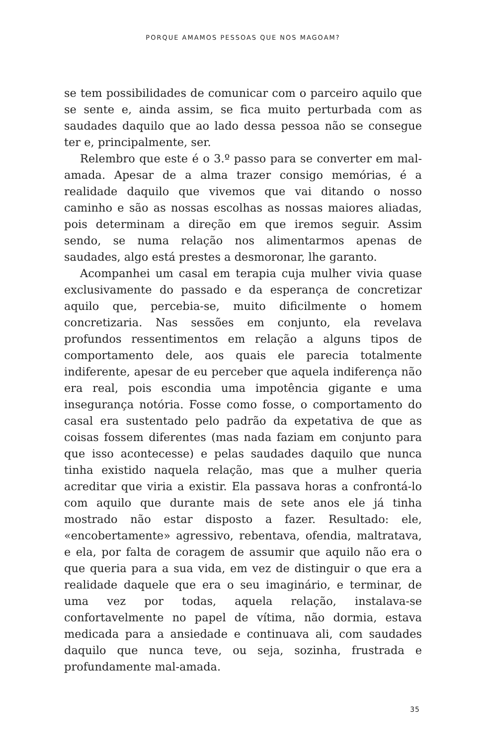PORQUE AMAMOS PESSOAS QUE NOS MAGOAM?
se tem possibilidades de comunicar com o parceiro aquilo que se sente e, ainda assim, se fica muito perturbada com as saudades daquilo que ao lado dessa pessoa não se consegue ter e, principalmente, ser.
Relembro que este é o 3.º passo para se converter em mal-amada. Apesar de a alma trazer consigo memórias, é a realidade daquilo que vivemos que vai ditando o nosso caminho e são as nossas escolhas as nossas maiores aliadas, pois determinam a direção em que iremos seguir. Assim sendo, se numa relação nos alimentarmos apenas de saudades, algo está prestes a desmoronar, lhe garanto.
Acompanhei um casal em terapia cuja mulher vivia quase exclusivamente do passado e da esperança de concretizar aquilo que, percebia-se, muito dificilmente o homem concretizaria. Nas sessões em conjunto, ela revelava profundos ressentimentos em relação a alguns tipos de comportamento dele, aos quais ele parecia totalmente indiferente, apesar de eu perceber que aquela indiferença não era real, pois escondia uma impotência gigante e uma insegurança notória. Fosse como fosse, o comportamento do casal era sustentado pelo padrão da expetativa de que as coisas fossem diferentes (mas nada faziam em conjunto para que isso acontecesse) e pelas saudades daquilo que nunca tinha existido naquela relação, mas que a mulher queria acreditar que viria a existir. Ela passava horas a confrontá-lo com aquilo que durante mais de sete anos ele já tinha mostrado não estar disposto a fazer. Resultado: ele, «encobertamente» agressivo, rebentava, ofendia, maltratava, e ela, por falta de coragem de assumir que aquilo não era o que queria para a sua vida, em vez de distinguir o que era a realidade daquele que era o seu imaginário, e terminar, de uma vez por todas, aquela relação, instalava-se confortavelmente no papel de vítima, não dormia, estava medicada para a ansiedade e continuava ali, com saudades daquilo que nunca teve, ou seja, sozinha, frustrada e profundamente mal-amada.
35